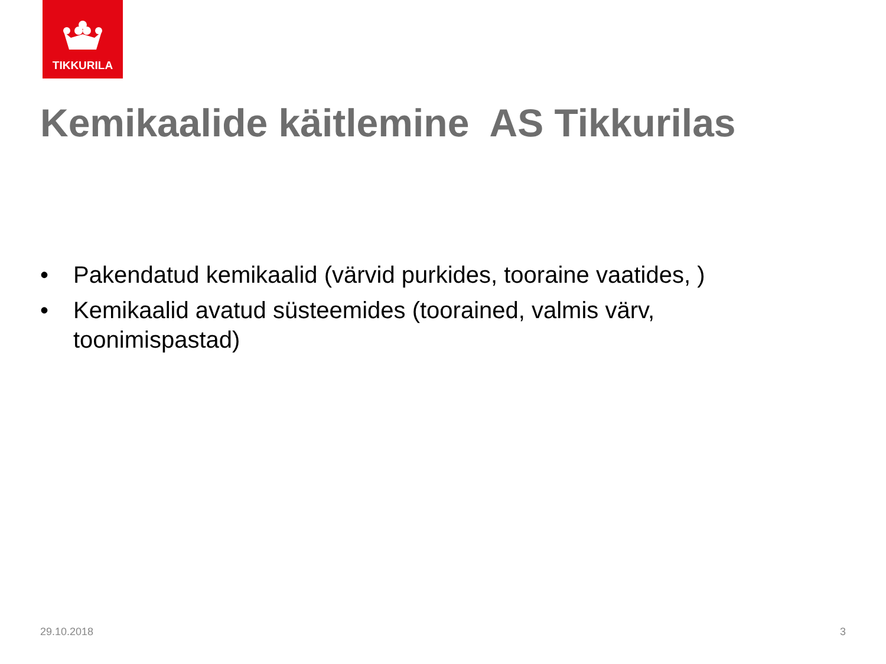TIKKURILA
Kemikaalide käitlemine AS Tikkurilas
• Pakendatud kemikaalid (värvid purkides, tooraine vaatides, )
• Kemikaalid avatud süsteemides (toorained, valmis värv, toonimispastad)
29.10.2018 3